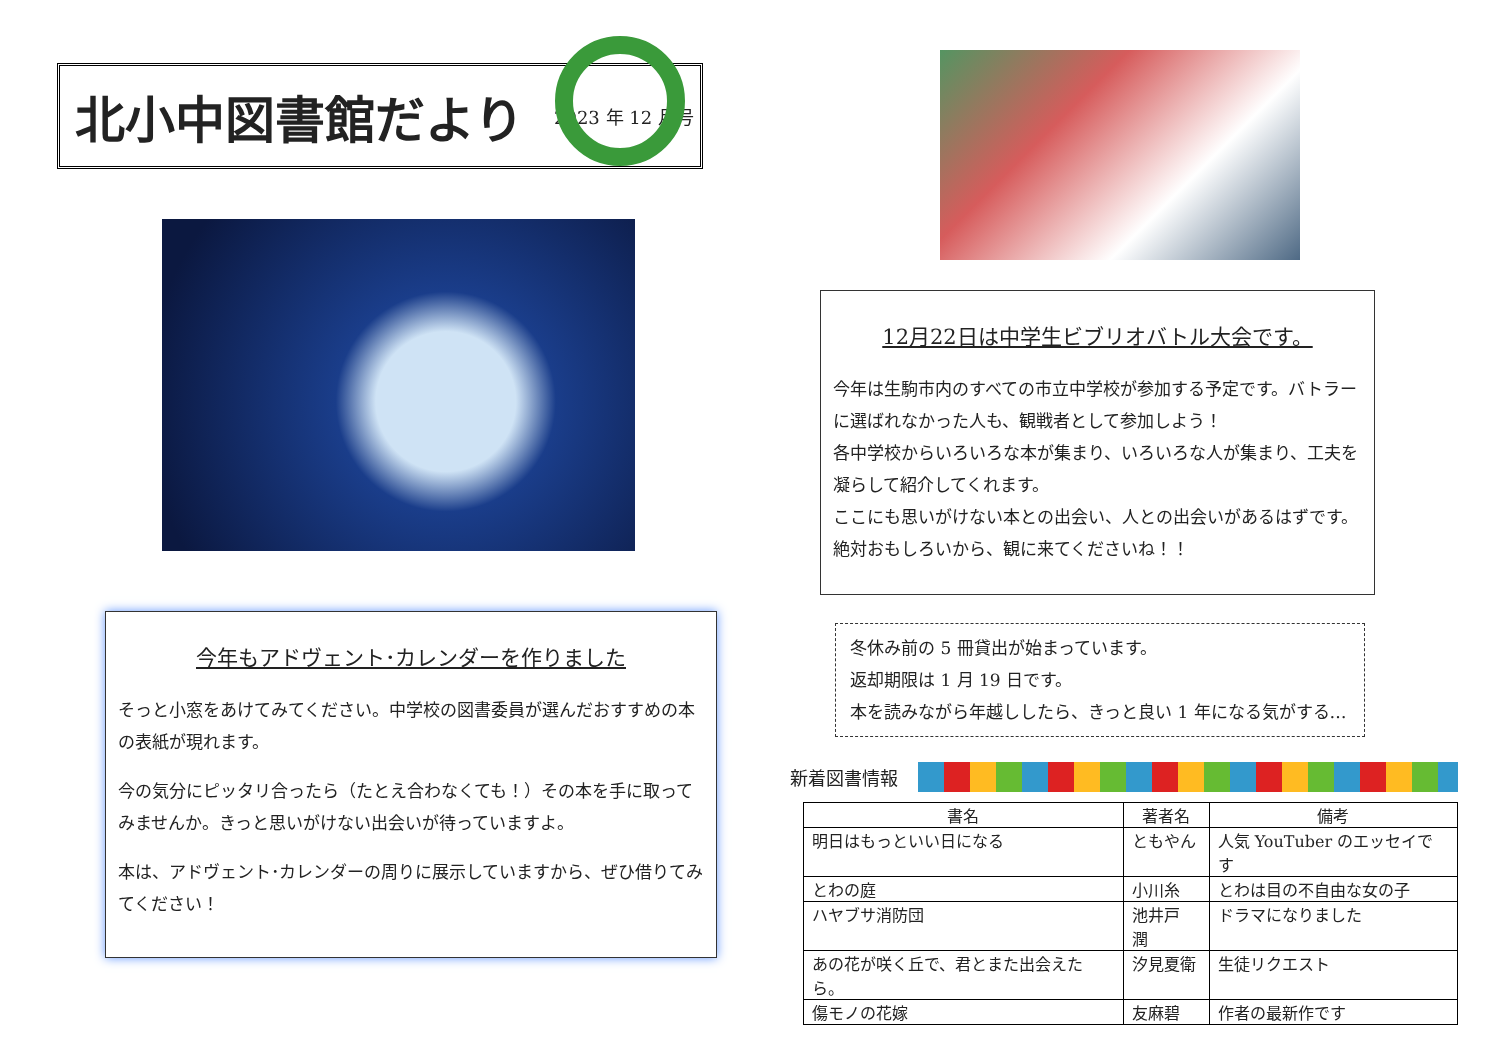北小中図書館だより
2023 年 12 月号
今年もアドヴェント･カレンダーを作りました
そっと小窓をあけてみてください。中学校の図書委員が選んだおすすめの本の表紙が現れます。
今の気分にピッタリ合ったら（たとえ合わなくても！）その本を手に取ってみませんか。きっと思いがけない出会いが待っていますよ。
本は、アドヴェント･カレンダーの周りに展示していますから、ぜひ借りてみてください！
12月22日は中学生ビブリオバトル大会です。
今年は生駒市内のすべての市立中学校が参加する予定です。バトラーに選ばれなかった人も、観戦者として参加しよう！
各中学校からいろいろな本が集まり、いろいろな人が集まり、工夫を凝らして紹介してくれます。
ここにも思いがけない本との出会い、人との出会いがあるはずです。絶対おもしろいから、観に来てくださいね！！
冬休み前の 5 冊貸出が始まっています。
返却期限は 1 月 19 日です。
本を読みながら年越ししたら、きっと良い 1 年になる気がする…
新着図書情報
| 書名 | 著者名 | 備考 |
| --- | --- | --- |
| 明日はもっといい日になる | ともやん | 人気 YouTuber のエッセイです |
| とわの庭 | 小川糸 | とわは目の不自由な女の子 |
| ハヤブサ消防団 | 池井戸 潤 | ドラマになりました |
| あの花が咲く丘で、君とまた出会えたら。 | 汐見夏衛 | 生徒リクエスト |
| 傷モノの花嫁 | 友麻碧 | 作者の最新作です |